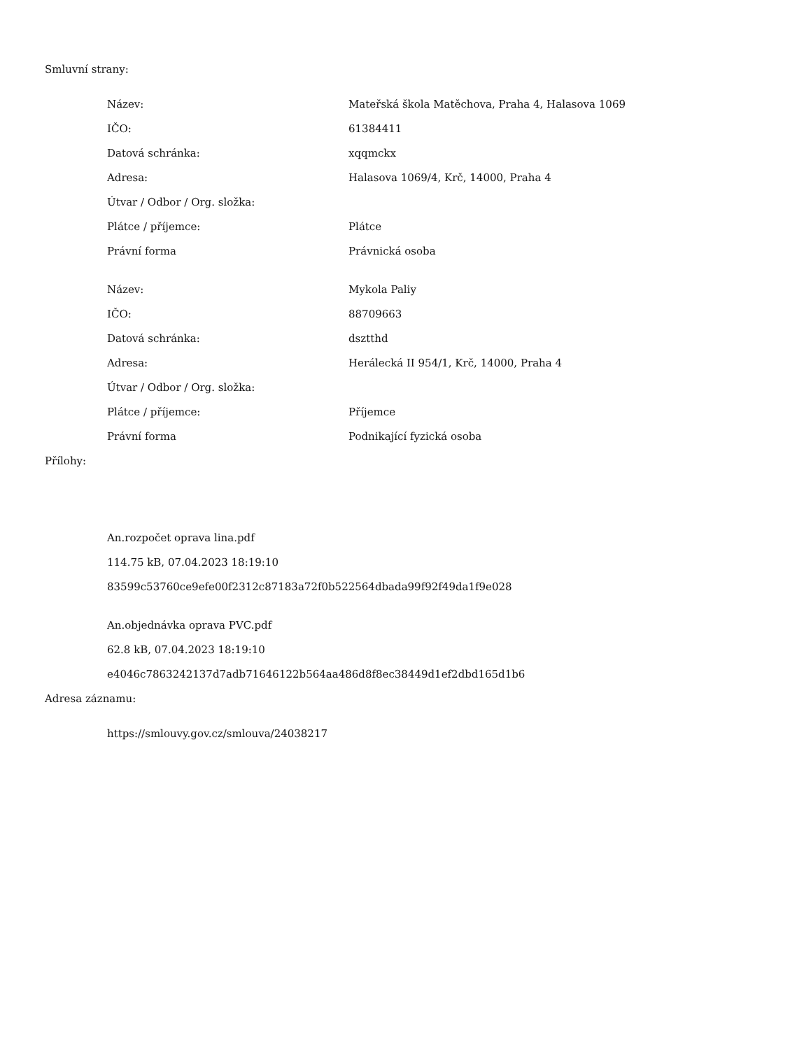Smluvní strany:
| Název: | Mateřská škola Matěchova, Praha 4, Halasova 1069 |
| IČO: | 61384411 |
| Datová schránka: | xqqmckx |
| Adresa: | Halasova 1069/4, Krč, 14000, Praha 4 |
| Útvar / Odbor / Org. složka: | |
| Plátce / příjemce: | Plátce |
| Právní forma | Právnická osoba |
| Název: | Mykola Paliy |
| IČO: | 88709663 |
| Datová schránka: | dsztthd |
| Adresa: | Herálecká II 954/1, Krč, 14000, Praha 4 |
| Útvar / Odbor / Org. složka: | |
| Plátce / příjemce: | Příjemce |
| Právní forma | Podnikající fyzická osoba |
Přílohy:
An.rozpočet oprava lina.pdf
114.75 kB, 07.04.2023 18:19:10
83599c53760ce9efe00f2312c87183a72f0b522564dbada99f92f49da1f9e028
An.objednávka oprava PVC.pdf
62.8 kB, 07.04.2023 18:19:10
e4046c7863242137d7adb71646122b564aa486d8f8ec38449d1ef2dbd165d1b6
Adresa záznamu:
https://smlouvy.gov.cz/smlouva/24038217